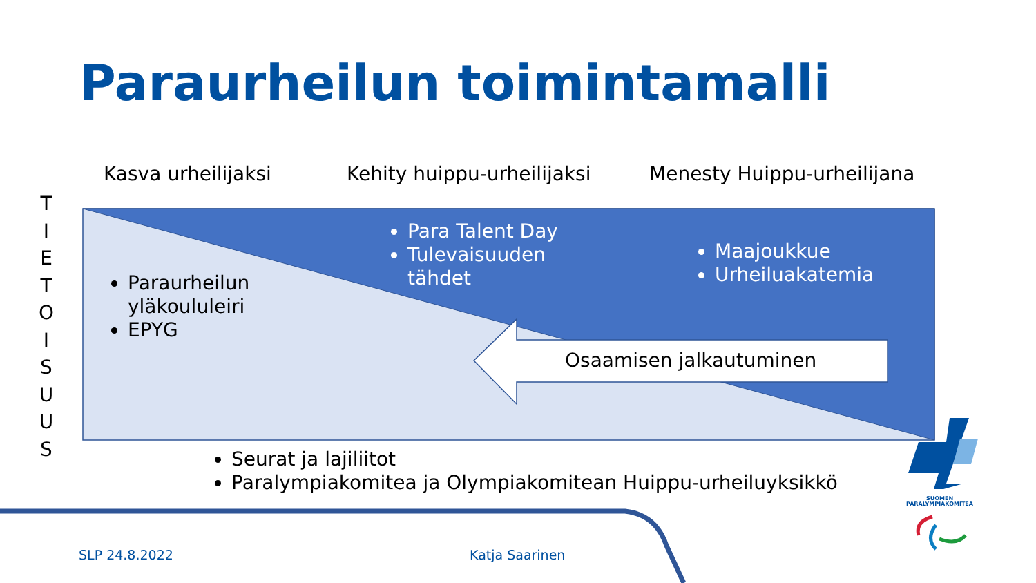Paraurheilun toimintamalli
Kasva urheilijaksi Kehity huippu-urheilijaksi Menesty Huippu-urheilijana
T
I
E
T
O
I
S
U
U
S
Paraurheilun
yläkoululeiri
EPYG
Para Talent Day
Tulevaisuuden
tähdet
Maajoukkue
Urheiluakatemia
Osaamisen jalkautuminen
Seurat ja lajiliitot
Paralympiakomitea ja Olympiakomitean Huippu-urheiluyksikkö
SUOMEN
PARALYMPIAKOMITEA
SLP 24.8.2022 Katja Saarinen